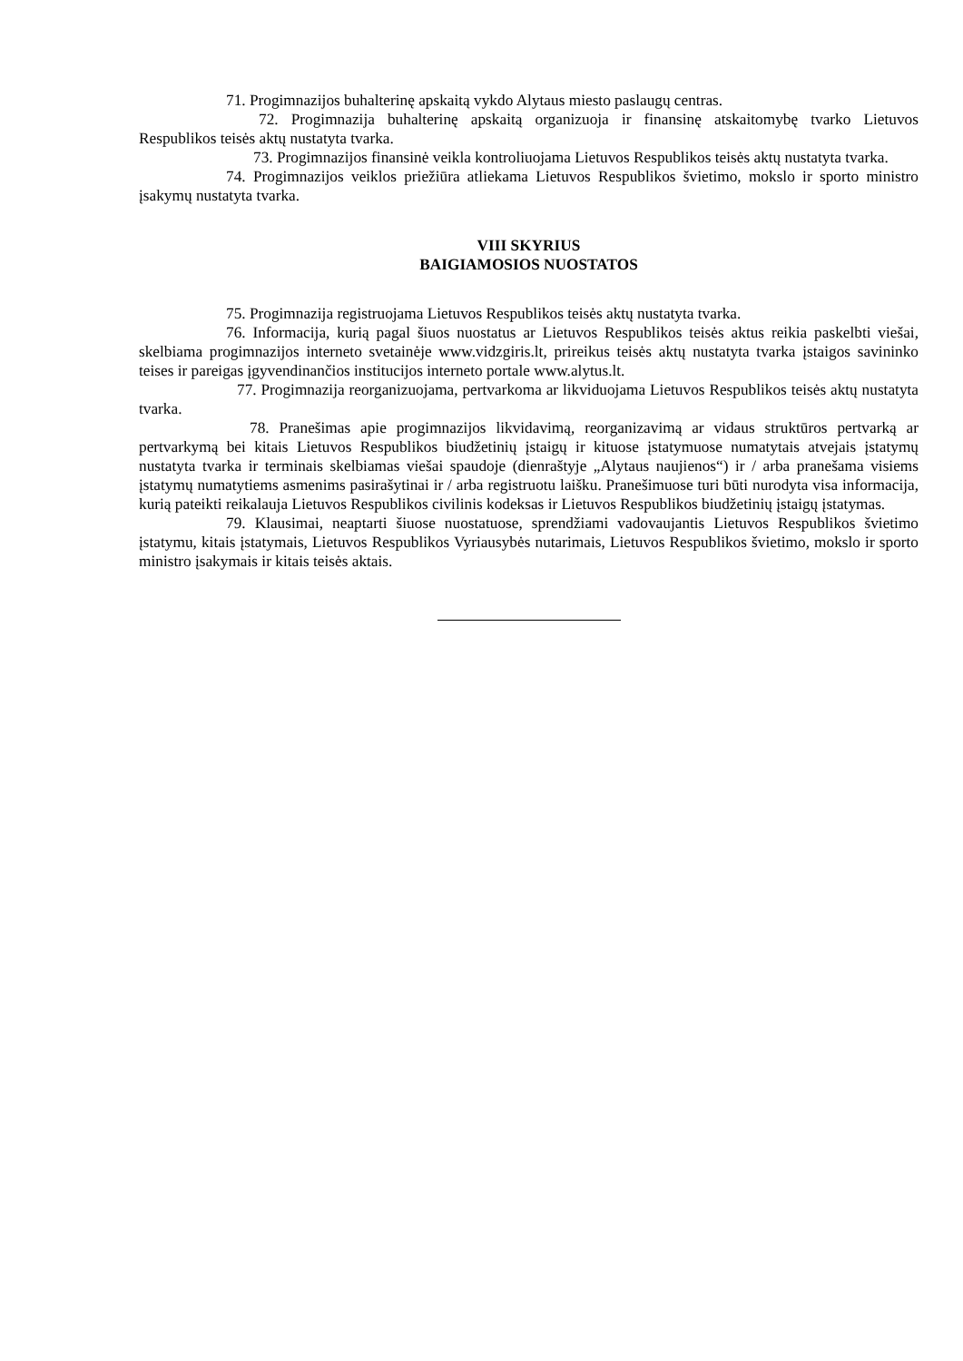71. Progimnazijos buhalterinę apskaitą vykdo Alytaus miesto paslaugų centras.
72. Progimnazija buhalterinę apskaitą organizuoja ir finansinę atskaitomybę tvarko Lietuvos Respublikos teisės aktų nustatyta tvarka.
73. Progimnazijos finansinė veikla kontroliuojama Lietuvos Respublikos teisės aktų nustatyta tvarka.
74. Progimnazijos veiklos priežiūra atliekama Lietuvos Respublikos švietimo, mokslo ir sporto ministro įsakymų nustatyta tvarka.
VIII SKYRIUS
BAIGIAMOSIOS NUOSTATOS
75. Progimnazija registruojama Lietuvos Respublikos teisės aktų nustatyta tvarka.
76. Informacija, kurią pagal šiuos nuostatus ar Lietuvos Respublikos teisės aktus reikia paskelbti viešai, skelbiama progimnazijos interneto svetainėje www.vidzgiris.lt, prireikus teisės aktų nustatyta tvarka įstaigos savininko teises ir pareigas įgyvendinančios institucijos interneto portale www.alytus.lt.
77. Progimnazija reorganizuojama, pertvarkoma ar likviduojama Lietuvos Respublikos teisės aktų nustatyta tvarka.
78. Pranešimas apie progimnazijos likvidavimą, reorganizavimą ar vidaus struktūros pertvarką ar pertvarkymą bei kitais Lietuvos Respublikos biudžetinių įstaigų ir kituose įstatymuose numatytais atvejais įstatymų nustatyta tvarka ir terminais skelbiamas viešai spaudoje (dienraštyje „Alytaus naujienos“) ir / arba pranešama visiems įstatymų numatytiems asmenims pasirašytinai ir / arba registruotu laišku. Pranešimuose turi būti nurodyta visa informacija, kurią pateikti reikalauja Lietuvos Respublikos civilinis kodeksas ir Lietuvos Respublikos biudžetinių įstaigų įstatymas.
79. Klausimai, neaptarti šiuose nuostatuose, sprendžiami vadovaujantis Lietuvos Respublikos švietimo įstatymu, kitais įstatymais, Lietuvos Respublikos Vyriausybės nutarimais, Lietuvos Respublikos švietimo, mokslo ir sporto ministro įsakymais ir kitais teisės aktais.